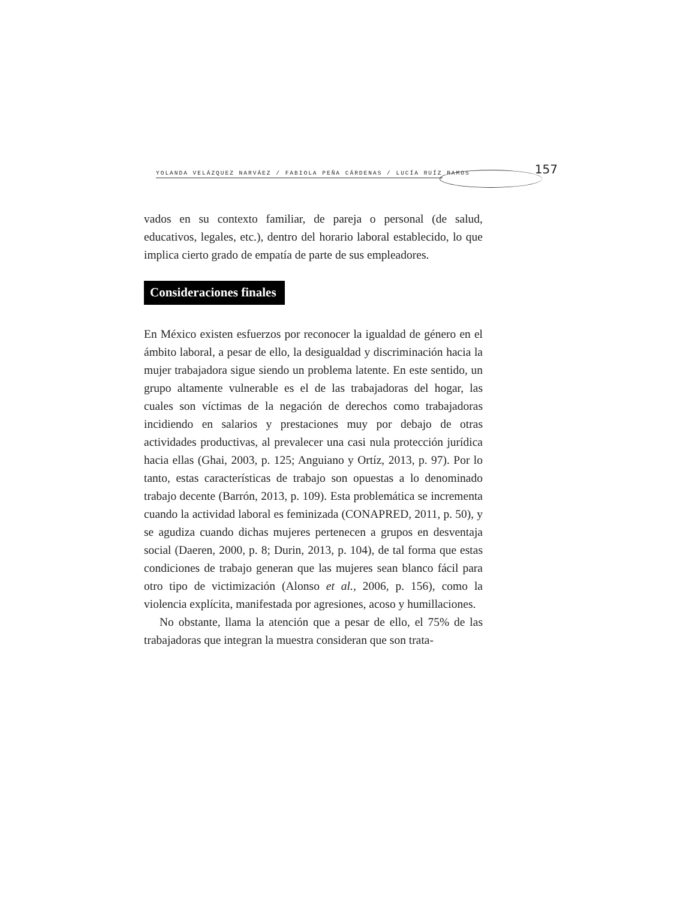YOLANDA VELÁZQUEZ NARVÁEZ / FABIOLA PEÑA CÁRDENAS / LUCÍA RUÍZ RAMOS 157
vados en su contexto familiar, de pareja o personal (de salud, educativos, legales, etc.), dentro del horario laboral establecido, lo que implica cierto grado de empatía de parte de sus empleadores.
Consideraciones finales
En México existen esfuerzos por reconocer la igualdad de género en el ámbito laboral, a pesar de ello, la desigualdad y discriminación hacia la mujer trabajadora sigue siendo un problema latente. En este sentido, un grupo altamente vulnerable es el de las trabajadoras del hogar, las cuales son víctimas de la negación de derechos como trabajadoras incidiendo en salarios y prestaciones muy por debajo de otras actividades productivas, al prevalecer una casi nula protección jurídica hacia ellas (Ghai, 2003, p. 125; Anguiano y Ortíz, 2013, p. 97). Por lo tanto, estas características de trabajo son opuestas a lo denominado trabajo decente (Barrón, 2013, p. 109). Esta problemática se incrementa cuando la actividad laboral es feminizada (CONAPRED, 2011, p. 50), y se agudiza cuando dichas mujeres pertenecen a grupos en desventaja social (Daeren, 2000, p. 8; Durin, 2013, p. 104), de tal forma que estas condiciones de trabajo generan que las mujeres sean blanco fácil para otro tipo de victimización (Alonso et al., 2006, p. 156), como la violencia explícita, manifestada por agresiones, acoso y humillaciones.
No obstante, llama la atención que a pesar de ello, el 75% de las trabajadoras que integran la muestra consideran que son trata-